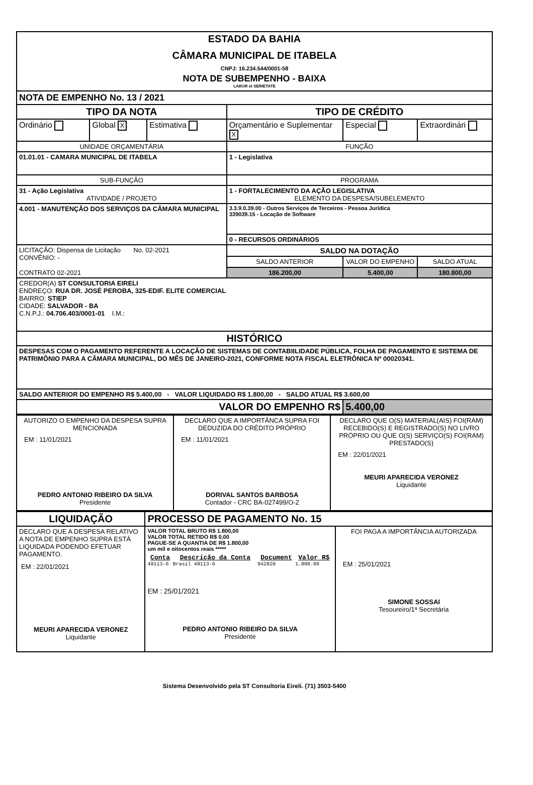| ESTADO DA BAHIA CÂMARA MUNICIPAL DE ITABELA CNPJ: 16.234.544/0001-58 NOTA DE SUBEMPENHO - BAIXA LABOR et SERIETATE | | | | | |
| NOTA DE EMPENHO No. 13 / 2021 | | | | | |
| TIPO DA NOTA | | | TIPO DE CRÉDITO | | |
| Ordinário | Global X | Estimativa | Orçamentário e Suplementar X | Especial | Extraordinári |
| UNIDADE ORÇAMENTÁRIA | | | FUNÇÃO | | |
| 01.01.01 - CAMARA MUNICIPAL DE ITABELA | | | 1 - Legislativa | | |
| SUB-FUNÇÃO | | | PROGRAMA | | |
| 31 - Ação Legislativa ATIVIDADE / PROJETO | | | 1 - FORTALECIMENTO DA AÇÃO LEGISLATIVA ELEMENTO DA DESPESA/SUBELEMENTO | | |
| 4.001 - MANUTENÇÃO DOS SERVIÇOS DA CÂMARA MUNICIPAL | | | 3.3.9.0.39.00 - Outros Serviços de Terceiros - Pessoa Jurídica 339039.15 - Locação de Software | | |
| | | | 0 - RECURSOS ORDINÁRIOS | | |
| LICITAÇÃO: Dispensa de Licitação No. 02-2021 CONVÊNIO: - CONTRATO 02-2021 | | | SALDO NA DOTAÇÃO | | |
| | | | SALDO ANTERIOR | VALOR DO EMPENHO | SALDO ATUAL |
| | | | 186.200,00 | 5.400,00 | 180.800,00 |
| CREDOR(A) ST CONSULTORIA EIRELI ENDREÇO: RUA DR. JOSÉ PEROBA, 325-EDIF. ELITE COMERCIAL BAIRRO: STIEP CIDADE: SALVADOR - BA C.N.P.J.: 04.706.403/0001-01 I.M.: | | | | | |
| HISTÓRICO | | | | | |
| DESPESAS COM O PAGAMENTO REFERENTE A LOCAÇÃO DE SISTEMAS DE CONTABIILIDADE PÚBLICA, FOLHA DE PAGAMENTO E SISTEMA DE PATRIMÔNIO PARA A CÂMARA MUNICIPAL, DO MÊS DE JANEIRO-2021, CONFORME NOTA FISCAL ELETRÔNICA Nº 00020341. | | | | | |
| SALDO ANTERIOR DO EMPENHO R$ 5.400,00 - VALOR LIQUIDADO R$ 1.800,00 - SALDO ATUAL R$ 3.600,00 | | | | | |
| VALOR DO EMPENHO R$ | | | | 5.400,00 | |
| AUTORIZO O EMPENHO DA DESPESA SUPRA MENCIONADA EM : 11/01/2021 PEDRO ANTONIO RIBEIRO DA SILVA Presidente | DECLARO QUE A IMPORTÂNCA SUPRA FOI DEDUZIDA DO CRÉDITO PRÓPRIO EM : 11/01/2021 DORIVAL SANTOS BARBOSA Contador - CRC BA-027499/O-2 | DECLARO QUE O(S) MATERIAL(AIS) FOI(RAM) RECEBIDO(S) E REGISTRADO(S) NO LIVRO PRÓPRIO OU QUE O(S) SERVIÇO(S) FOI(RAM) PRESTADO(S) EM : 22/01/2021 MEURI APARECIDA VERONEZ Liquidante |
| LIQUIDAÇÃO | PROCESSO DE PAGAMENTO No. 15 | |
| DECLARO QUE A DESPESA RELATIVO A NOTA DE EMPENHO SUPRA ESTÁ LIQUIDADA PODENDO EFETUAR PAGAMENTO. EM : 22/01/2021 MEURI APARECIDA VERONEZ Liquidante | VALOR TOTAL BRUTO R$ 1.800,00 VALOR TOTAL RETIDO R$ 0,00 PAGUE-SE A QUANTIA DE R$ 1.800,00 um mil e oitocentos reais ***** / Conta / Descrição da Conta / Document / Valor R$ / / --- / --- / --- / --- / / 49113-6 / Brasil 49113-6 / 942820 / 1.800.00 / EM : 25/01/2021 PEDRO ANTONIO RIBEIRO DA SILVA Presidente | FOI PAGA A IMPORTÂNCIA AUTORIZADA EM : 25/01/2021 SIMONE SOSSAI Tesoureiro/1ª Secretária |
Sistema Desenvolvido pela ST Consultoria Eireli. (71) 3503-5400